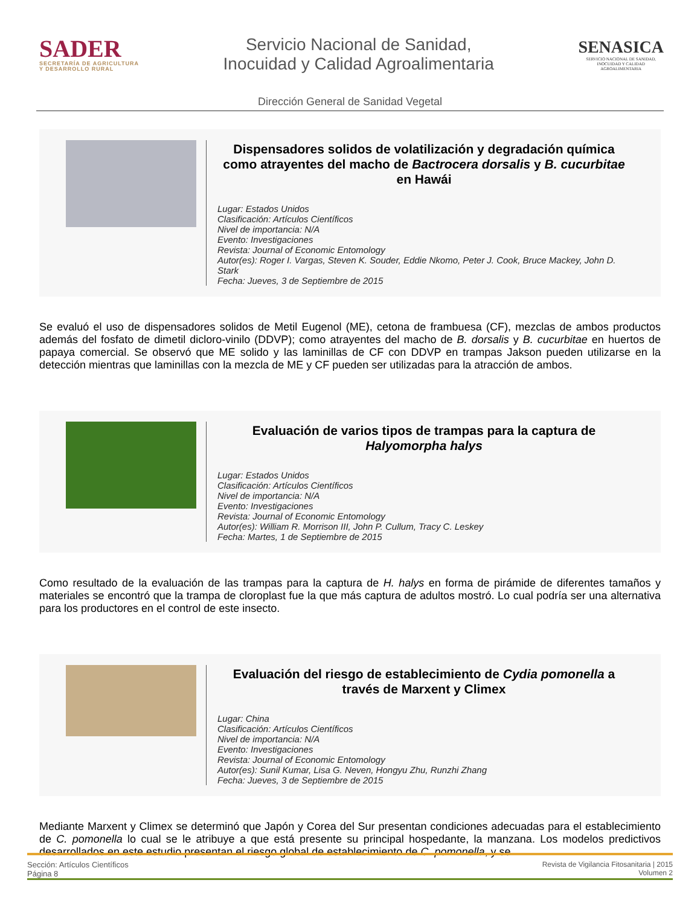SADER
SECRETARÍA DE AGRICULTURA
Y DESARROLLO RURAL
Servicio Nacional de Sanidad,
Inocuidad y Calidad Agroalimentaria
SENASICA
SERVICIO NACIONAL DE SANIDAD,
INOCUIDAD Y CALIDAD
AGROALIMENTARIA
Dirección General de Sanidad Vegetal
Dispensadores solidos de volatilización y degradación química como atrayentes del macho de Bactrocera dorsalis y B. cucurbitae en Hawái
Lugar: Estados Unidos
Clasificación: Artículos Científicos
Nivel de importancia: N/A
Evento: Investigaciones
Revista: Journal of Economic Entomology
Autor(es): Roger I. Vargas, Steven K. Souder, Eddie Nkomo, Peter J. Cook, Bruce Mackey, John D. Stark
Fecha: Jueves, 3 de Septiembre de 2015
Se evaluó el uso de dispensadores solidos de Metil Eugenol (ME), cetona de frambuesa (CF), mezclas de ambos productos además del fosfato de dimetil dicloro-vinilo (DDVP); como atrayentes del macho de B. dorsalis y B. cucurbitae en huertos de papaya comercial. Se observó que ME solido y las laminillas de CF con DDVP en trampas Jakson pueden utilizarse en la detección mientras que laminillas con la mezcla de ME y CF pueden ser utilizadas para la atracción de ambos.
Evaluación de varios tipos de trampas para la captura de Halyomorpha halys
Lugar: Estados Unidos
Clasificación: Artículos Científicos
Nivel de importancia: N/A
Evento: Investigaciones
Revista: Journal of Economic Entomology
Autor(es): William R. Morrison III, John P. Cullum, Tracy C. Leskey
Fecha: Martes, 1 de Septiembre de 2015
Como resultado de la evaluación de las trampas para la captura de H. halys en forma de pirámide de diferentes tamaños y materiales se encontró que la trampa de cloroplast fue la que más captura de adultos mostró. Lo cual podría ser una alternativa para los productores en el control de este insecto.
Evaluación del riesgo de establecimiento de Cydia pomonella a través de Marxent y Climex
Lugar: China
Clasificación: Artículos Científicos
Nivel de importancia: N/A
Evento: Investigaciones
Revista: Journal of Economic Entomology
Autor(es): Sunil Kumar, Lisa G. Neven, Hongyu Zhu, Runzhi Zhang
Fecha: Jueves, 3 de Septiembre de 2015
Mediante Marxent y Climex se determinó que Japón y Corea del Sur presentan condiciones adecuadas para el establecimiento de C. pomonella lo cual se le atribuye a que está presente su principal hospedante, la manzana. Los modelos predictivos desarrollados en este estudio presentan el riesgo global de establecimiento de C. pomonella, y se
Sección: Artículos Científicos
Página 8
Revista de Vigilancia Fitosanitaria | 2015
Volumen 2